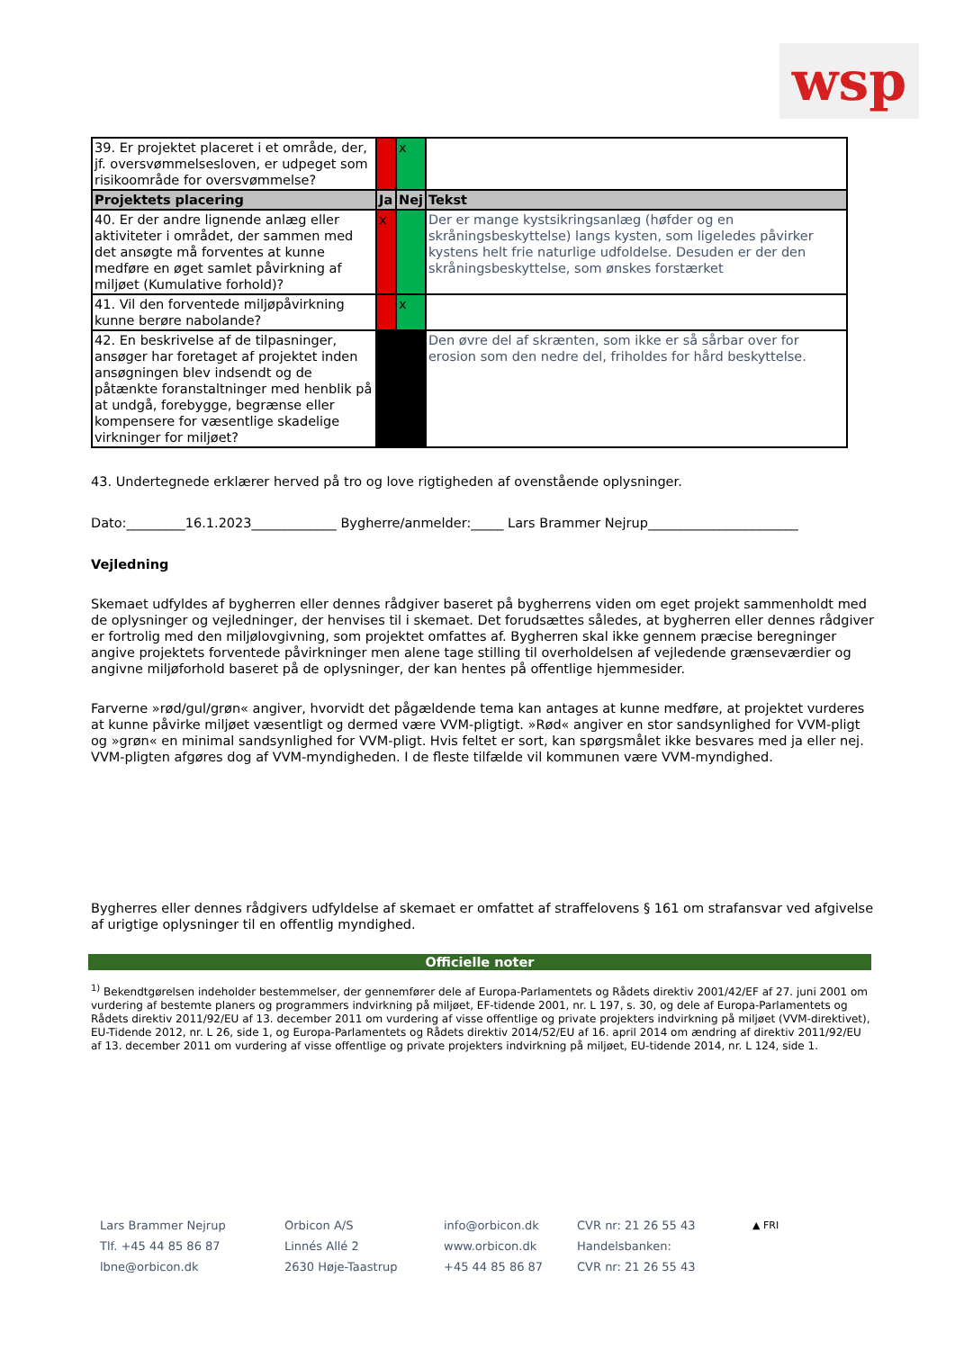wsp
| 39. Er projektet placeret i et område, der, jf. oversvømmelsesloven, er udpeget som risikoområde for oversvømmelse? | | x | |
| Projektets placering | Ja | Nej | Tekst |
| 40. Er der andre lignende anlæg eller aktiviteter i området, der sammen med det ansøgte må forventes at kunne medføre en øget samlet påvirkning af miljøet (Kumulative forhold)? | x | | Der er mange kystsikringsanlæg (høfder og en skråningsbeskyttelse) langs kysten, som ligeledes påvirker kystens helt frie naturlige udfoldelse. Desuden er der den skråningsbeskyttelse, som ønskes forstærket |
| 41. Vil den forventede miljøpåvirkning kunne berøre nabolande? | | x | |
| 42. En beskrivelse af de tilpasninger, ansøger har foretaget af projektet inden ansøgningen blev indsendt og de påtænkte foranstaltninger med henblik på at undgå, forebygge, begrænse eller kompensere for væsentlige skadelige virkninger for miljøet? | | | Den øvre del af skrænten, som ikke er så sårbar over for erosion som den nedre del, friholdes for hård beskyttelse. |
43. Undertegnede erklærer herved på tro og love rigtigheden af ovenstående oplysninger.
Dato:_________16.1.2023_____________ Bygherre/anmelder:_____ Lars Brammer Nejrup_______________________
Vejledning
Skemaet udfyldes af bygherren eller dennes rådgiver baseret på bygherrens viden om eget projekt sammenholdt med de oplysninger og vejledninger, der henvises til i skemaet. Det forudsættes således, at bygherren eller dennes rådgiver er fortrolig med den miljølovgivning, som projektet omfattes af. Bygherren skal ikke gennem præcise beregninger angive projektets forventede påvirkninger men alene tage stilling til overholdelsen af vejledende grænseværdier og angivne miljøforhold baseret på de oplysninger, der kan hentes på offentlige hjemmesider.
Farverne »rød/gul/grøn« angiver, hvorvidt det pågældende tema kan antages at kunne medføre, at projektet vurderes at kunne påvirke miljøet væsentligt og dermed være VVM-pligtigt. »Rød« angiver en stor sandsynlighed for VVM-pligt og »grøn« en minimal sandsynlighed for VVM-pligt. Hvis feltet er sort, kan spørgsmålet ikke besvares med ja eller nej. VVM-pligten afgøres dog af VVM-myndigheden. I de fleste tilfælde vil kommunen være VVM-myndighed.
Bygherres eller dennes rådgivers udfyldelse af skemaet er omfattet af straffelovens § 161 om strafansvar ved afgivelse af urigtige oplysninger til en offentlig myndighed.
Officielle noter
<sup>1)</sup> Bekendtgørelsen indeholder bestemmelser, der gennemfører dele af Europa-Parlamentets og Rådets direktiv 2001/42/EF af 27. juni 2001 om vurdering af bestemte planers og programmers indvirkning på miljøet, EF-tidende 2001, nr. L 197, s. 30, og dele af Europa-Parlamentets og Rådets direktiv 2011/92/EU af 13. december 2011 om vurdering af visse offentlige og private projekters indvirkning på miljøet (VVM-direktivet), EU-Tidende 2012, nr. L 26, side 1, og Europa-Parlamentets og Rådets direktiv 2014/52/EU af 16. april 2014 om ændring af direktiv 2011/92/EU af 13. december 2011 om vurdering af visse offentlige og private projekters indvirkning på miljøet, EU-tidende 2014, nr. L 124, side 1.
Lars Brammer Nejrup
Tlf. +45 44 85 86 87
lbne@orbicon.dk
Orbicon A/S
Linnés Allé 2
2630 Høje-Taastrup
info@orbicon.dk
www.orbicon.dk
+45 44 85 86 87
CVR nr: 21 26 55 43
Handelsbanken:
CVR nr: 21 26 55 43
▲ FRI